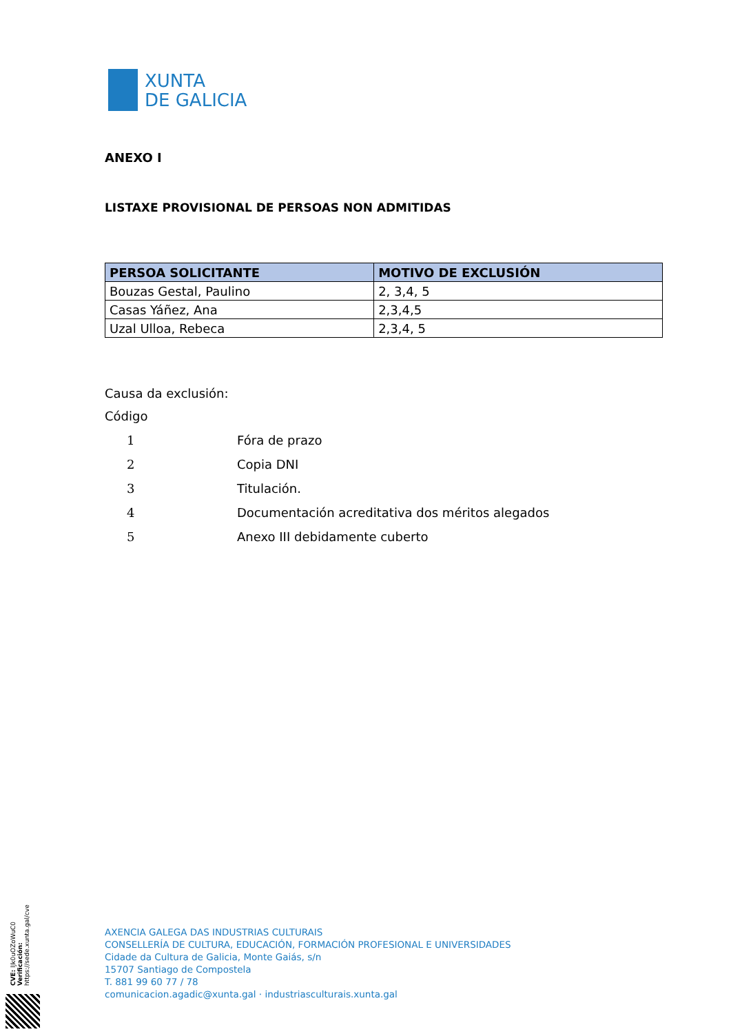XUNTA
DE GALICIA
ANEXO I
LISTAXE PROVISIONAL DE PERSOAS NON ADMITIDAS
| PERSOA SOLICITANTE | MOTIVO DE EXCLUSIÓN |
| --- | --- |
| Bouzas Gestal, Paulino | 2, 3,4, 5 |
| Casas Yáñez, Ana | 2,3,4,5 |
| Uzal Ulloa, Rebeca | 2,3,4, 5 |
Causa da exclusión:
Código
1 Fóra de prazo
2 Copia DNI
3 Titulación.
4 Documentación acreditativa dos méritos alegados
5 Anexo III debidamente cuberto
CVE: lJk0uOZoWuC0
Verificación: https://sede.xunta.gal/cve
AXENCIA GALEGA DAS INDUSTRIAS CULTURAIS
CONSELLERÍA DE CULTURA, EDUCACIÓN, FORMACIÓN PROFESIONAL E UNIVERSIDADES
Cidade da Cultura de Galicia, Monte Gaiás, s/n
15707 Santiago de Compostela
T. 881 99 60 77 / 78
comunicacion.agadic@xunta.gal · industriasculturais.xunta.gal